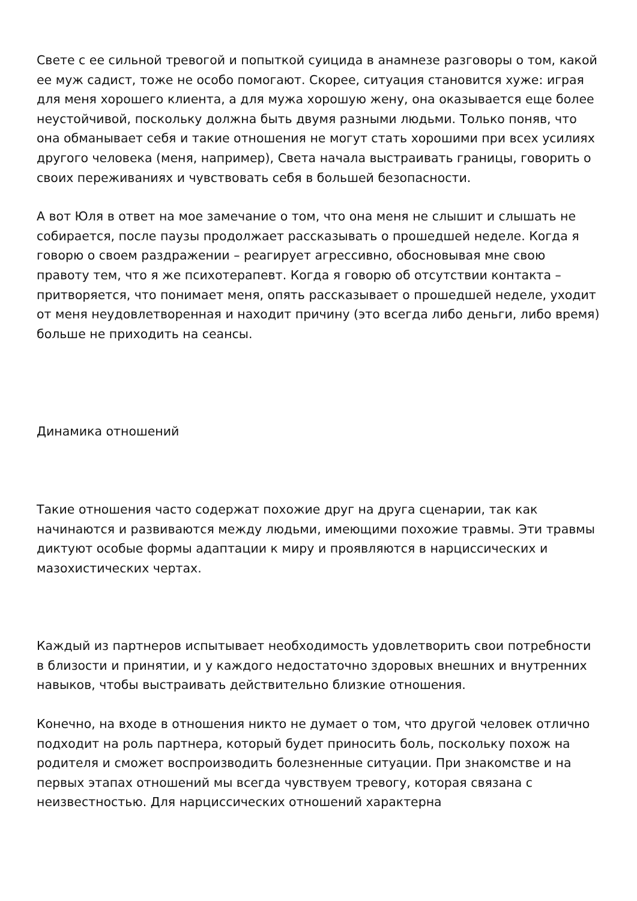Свете с ее сильной тревогой и попыткой суицида в анамнезе разговоры о том, какой ее муж садист, тоже не особо помогают. Скорее, ситуация становится хуже: играя для меня хорошего клиента, а для мужа хорошую жену, она оказывается еще более неустойчивой, поскольку должна быть двумя разными людьми. Только поняв, что она обманывает себя и такие отношения не могут стать хорошими при всех усилиях другого человека (меня, например), Света начала выстраивать границы, говорить о своих переживаниях и чувствовать себя в большей безопасности.
А вот Юля в ответ на мое замечание о том, что она меня не слышит и слышать не собирается, после паузы продолжает рассказывать о прошедшей неделе. Когда я говорю о своем раздражении – реагирует агрессивно, обосновывая мне свою правоту тем, что я же психотерапевт. Когда я говорю об отсутствии контакта – притворяется, что понимает меня, опять рассказывает о прошедшей неделе, уходит от меня неудовлетворенная и находит причину (это всегда либо деньги, либо время) больше не приходить на сеансы.
Динамика отношений
Такие отношения часто содержат похожие друг на друга сценарии, так как начинаются и развиваются между людьми, имеющими похожие травмы. Эти травмы диктуют особые формы адаптации к миру и проявляются в нарциссических и мазохистических чертах.
Каждый из партнеров испытывает необходимость удовлетворить свои потребности в близости и принятии, и у каждого недостаточно здоровых внешних и внутренних навыков, чтобы выстраивать действительно близкие отношения.
Конечно, на входе в отношения никто не думает о том, что другой человек отлично подходит на роль партнера, который будет приносить боль, поскольку похож на родителя и сможет воспроизводить болезненные ситуации. При знакомстве и на первых этапах отношений мы всегда чувствуем тревогу, которая связана с неизвестностью. Для нарциссических отношений характерна